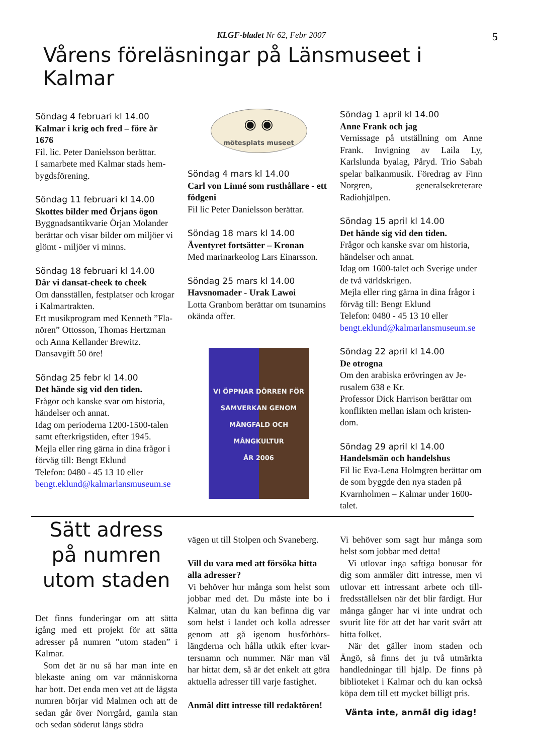KLGF-bladet Nr 62, Febr 2007 5
Vårens föreläsningar på Länsmuseet i Kalmar
Söndag 4 februari kl 14.00
Kalmar i krig och fred – före år 1676
Fil. lic. Peter Danielsson berättar.
I samarbete med Kalmar stads hem­bygdsförening.
Söndag 11 februari kl 14.00
Skottes bilder med Örjans ögon
Byggnadsantikvarie Örjan Molander berättar och visar bilder om miljöer vi glömt - miljöer vi minns.
Söndag 18 februari kl 14.00
Där vi dansat-cheek to cheek
Om dansställen, festplatser och kro­gar i Kalmartrakten.
Ett musikprogram med Kenneth ”Fla­nören” Ottosson, Thomas Hertzman och Anna Kellander Brewitz.
Dansavgift 50 öre!
Söndag 25 febr kl 14.00
Det hände sig vid den tiden.
Frågor och kanske svar om historia, händelser och annat.
Idag om perioderna 1200-1500-talen samt efterkrigstiden, efter 1945.
Mejla eller ring gärna in dina frågor i förväg till: Bengt Eklund
Telefon: 0480 - 45 13 10 eller
bengt.eklund@kalmarlansmuseum.se
◉ ◉
mötesplats museet
Söndag 4 mars kl 14.00
Carl von Linné som rusthållare - ett födgeni
Fil lic Peter Danielsson berättar.
Söndag 18 mars kl 14.00
Äventyret fortsätter – Kronan
Med marinarkeolog Lars Einarsson.
Söndag 25 mars kl 14.00
Havsnomader - Urak Lawoi
Lotta Granbom berättar om tsuna­mins okända offer.
VI ÖPPNAR DÖRREN FÖR
SAMVERKAN GENOM
MÅNGFALD OCH
MÅNGKULTUR
ÅR 2006
Söndag 1 april kl 14.00
Anne Frank och jag
Vernissage på utställning om Anne Frank. Invigning av Laila Ly, Karlslunda byalag, Påryd. Trio Sa­bah spelar balkanmusik. Föredrag av Finn Norgren, generalsekreterare Radiohjälpen.
Söndag 15 april kl 14.00
Det hände sig vid den tiden.
Frågor och kanske svar om historia, händelser och annat.
Idag om 1600-talet och Sverige un­der de två världskrigen.
Mejla eller ring gärna in dina frågor i förväg till: Bengt Eklund
Telefon: 0480 - 45 13 10 eller
bengt.eklund@kalmarlansmuseum.se
Söndag 22 april kl 14.00
De otrogna
Om den arabiska erövringen av Je­rusalem 638 e Kr.
Professor Dick Harrison berättar om konflikten mellan islam och kristen­dom.
Söndag 29 april kl 14.00
Handelsmän och handelshus
Fil lic Eva-Lena Holmgren berättar om de som byggde den nya staden på Kvarnholmen – Kalmar under 1600-talet.
Sätt adress på numren utom staden
Det finns funderingar om att sätta igång med ett projekt för att sätta adresser på numren ”utom staden” i Kalmar.
Som det är nu så har man inte en blekaste aning om var människorna har bott. Det enda men vet att de läg­sta numren börjar vid Malmen och att de sedan går över Norrgård, gam­la stan och sedan söderut längs södra
vägen ut till Stolpen och Svaneberg.
Vill du vara med att försöka hitta alla adresser?
Vi behöver hur många som helst som jobbar med det. Du måste inte bo i Kalmar, utan du kan befinna dig var som helst i landet och kolla adresser genom att gå igenom husförhörs­längderna och hålla utkik efter kvar­tersnamn och nummer. När man väl har hittat dem, så är det enkelt att göra aktuella adresser till varje fastighet.
Anmäl ditt intresse till redaktören!
Vi behöver som sagt hur många som helst som jobbar med detta!
Vi utlovar inga saftiga bonusar för dig som anmäler ditt intresse, men vi utlovar ett intressant arbete och till­fredsställelsen när det blir färdigt. Hur många gånger har vi inte undrat och svurit lite för att det har varit svårt att hitta folket.
När det gäller inom staden och Ängö, så finns det ju två utmärkta handledningar till hjälp. De finns på biblioteket i Kalmar och du kan ock­så köpa dem till ett mycket billigt pris.
Vänta inte, anmäl dig idag!